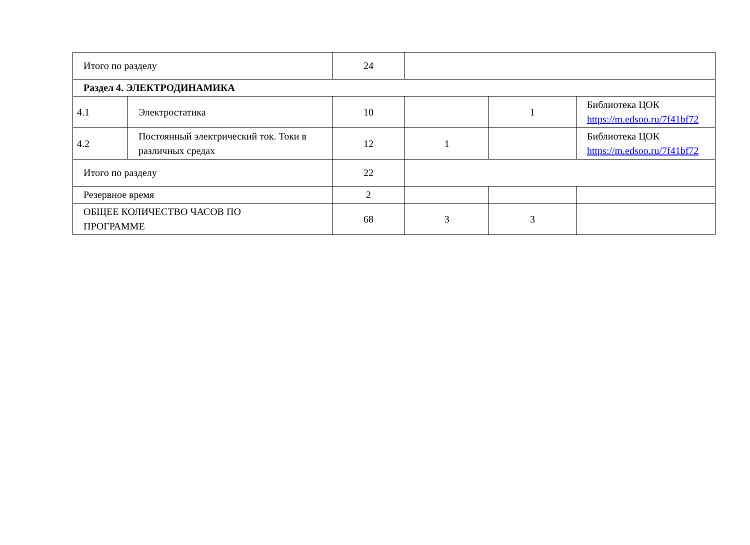| Итого по разделу | | 24 | | | |
| Раздел 4. ЭЛЕКТРОДИНАМИКА | | | | | |
| 4.1 | Электростатика | 10 | | 1 | Библиотека ЦОК https://m.edsoo.ru/7f41bf72 |
| 4.2 | Постоянный электрический ток. Токи в различных средах | 12 | 1 | | Библиотека ЦОК https://m.edsoo.ru/7f41bf72 |
| Итого по разделу | | 22 | | | |
| Резервное время | | 2 | | | |
| ОБЩЕЕ КОЛИЧЕСТВО ЧАСОВ ПО ПРОГРАММЕ | | 68 | 3 | 3 | |